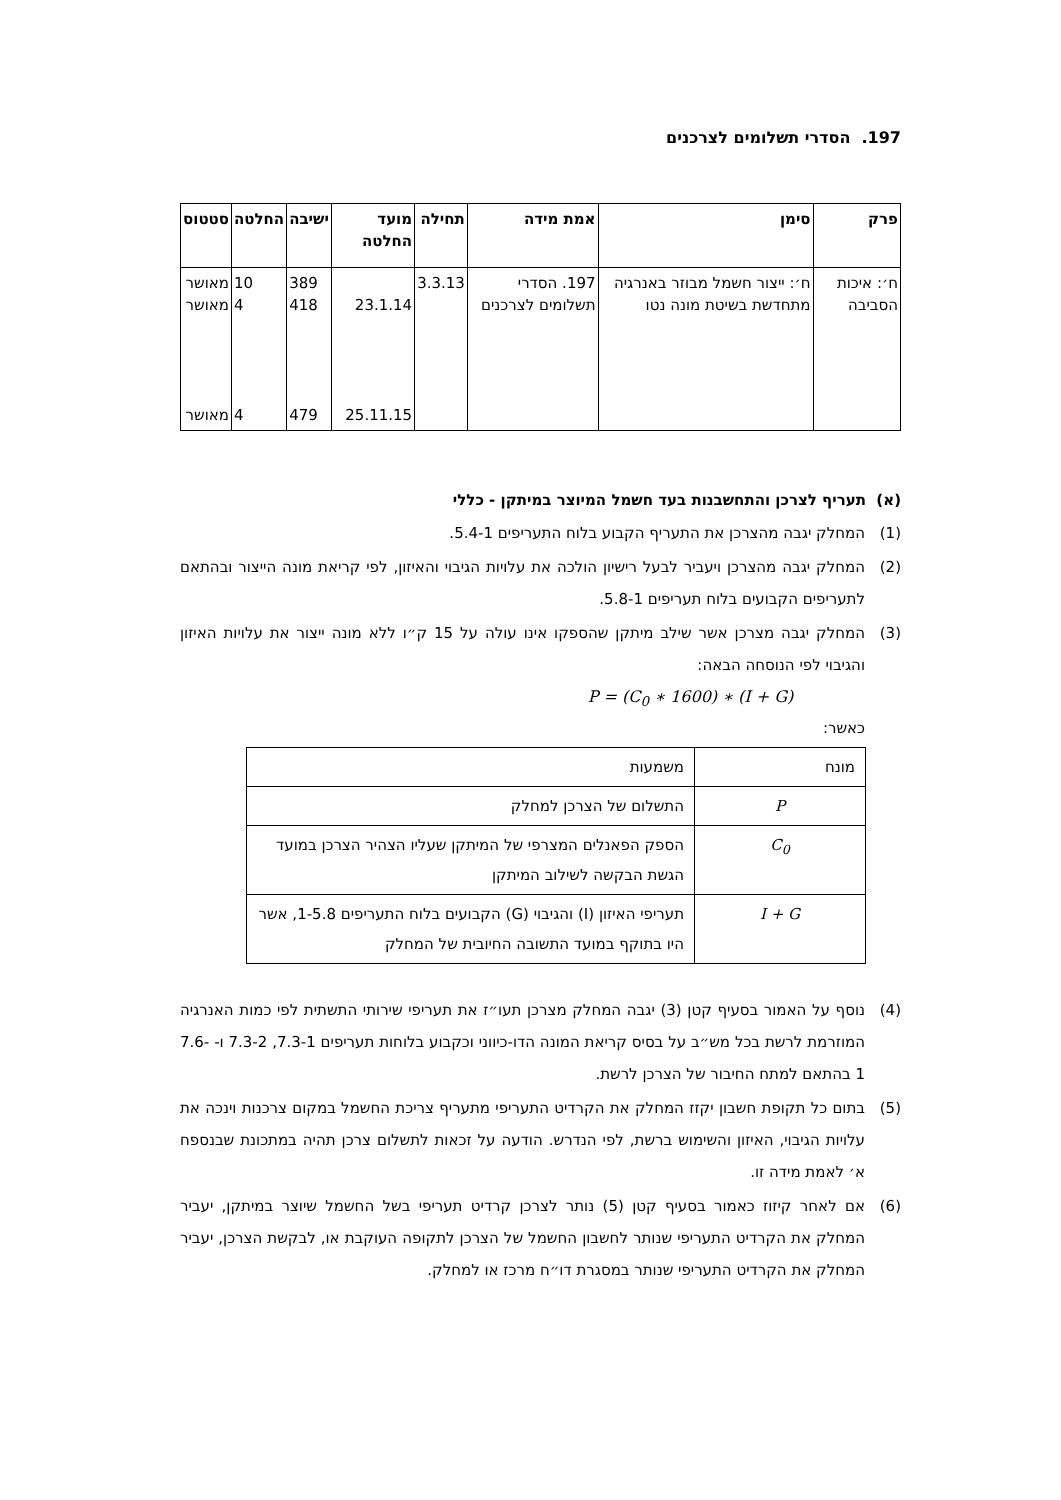197. הסדרי תשלומים לצרכנים
| פרק | סימן | אמת מידה | תחילה | מועד החלטה | ישיבה | החלטה | סטטוס |
| --- | --- | --- | --- | --- | --- | --- | --- |
| ח׳: איכות הסביבה | ח׳: ייצור חשמל מבוזר באנרגיה מתחדשת בשיטת מונה נטו | 197. הסדרי תשלומים לצרכנים | 3.3.13 | 23.1.14 25.11.15 | 389 418 479 | 10 4 4 | מאושר מאושר מאושר |
(א) תעריף לצרכן והתחשבנות בעד חשמל המיוצר במיתקן - כללי
(1) המחלק יגבה מהצרכן את התעריף הקבוע בלוח התעריפים 5.4-1.
(2) המחלק יגבה מהצרכן ויעביר לבעל רישיון הולכה את עלויות הגיבוי והאיזון, לפי קריאת מונה הייצור ובהתאם לתעריפים הקבועים בלוח תעריפים 5.8-1.
(3) המחלק יגבה מצרכן אשר שילב מיתקן שהספקו אינו עולה על 15 ק״ו ללא מונה ייצור את עלויות האיזון והגיבוי לפי הנוסחה הבאה:
P = (C<sub>0</sub> ∗ 1600) ∗ (I + G)
כאשר:
| מונח | משמעות |
| P | התשלום של הצרכן למחלק |
| C<sub>0</sub> | הספק הפאנלים המצרפי של המיתקן שעליו הצהיר הצרכן במועד הגשת הבקשה לשילוב המיתקן |
| I + G | תעריפי האיזון (I) והגיבוי (G) הקבועים בלוח התעריפים 1-5.8, אשר היו בתוקף במועד התשובה החיובית של המחלק |
(4) נוסף על האמור בסעיף קטן (3) יגבה המחלק מצרכן תעו״ז את תעריפי שירותי התשתית לפי כמות האנרגיה המוזרמת לרשת בכל מש״ב על בסיס קריאת המונה הדו-כיווני וכקבוע בלוחות תעריפים 7.3-1, 7.3-2 ו- 7.6-1 בהתאם למתח החיבור של הצרכן לרשת.
(5) בתום כל תקופת חשבון יקזז המחלק את הקרדיט התעריפי מתעריף צריכת החשמל במקום צרכנות וינכה את עלויות הגיבוי, האיזון והשימוש ברשת, לפי הנדרש. הודעה על זכאות לתשלום צרכן תהיה במתכונת שבנספח א׳ לאמת מידה זו.
(6) אם לאחר קיזוז כאמור בסעיף קטן (5) נותר לצרכן קרדיט תעריפי בשל החשמל שיוצר במיתקן, יעביר המחלק את הקרדיט התעריפי שנותר לחשבון החשמל של הצרכן לתקופה העוקבת או, לבקשת הצרכן, יעביר המחלק את הקרדיט התעריפי שנותר במסגרת דו״ח מרכז או למחלק.